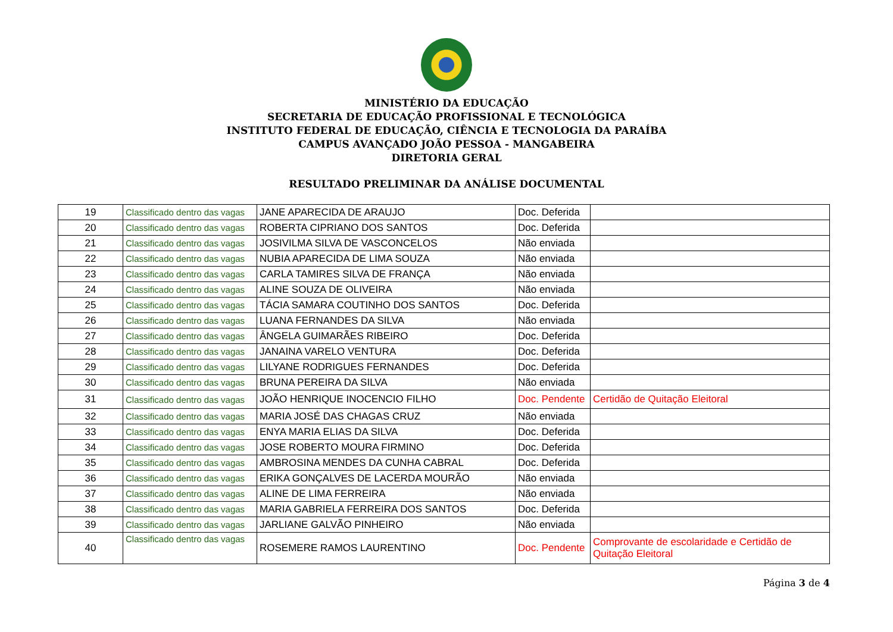MINISTÉRIO DA EDUCAÇÃO
SECRETARIA DE EDUCAÇÃO PROFISSIONAL E TECNOLÓGICA
INSTITUTO FEDERAL DE EDUCAÇÃO, CIÊNCIA E TECNOLOGIA DA PARAÍBA
CAMPUS AVANÇADO JOÃO PESSOA - MANGABEIRA
DIRETORIA GERAL
RESULTADO PRELIMINAR DA ANÁLISE DOCUMENTAL
| 19 | Classificado dentro das vagas | JANE APARECIDA DE ARAUJO | Doc. Deferida | |
| 20 | Classificado dentro das vagas | ROBERTA CIPRIANO DOS SANTOS | Doc. Deferida | |
| 21 | Classificado dentro das vagas | JOSIVILMA SILVA DE VASCONCELOS | Não enviada | |
| 22 | Classificado dentro das vagas | NUBIA APARECIDA DE LIMA SOUZA | Não enviada | |
| 23 | Classificado dentro das vagas | CARLA TAMIRES SILVA DE FRANÇA | Não enviada | |
| 24 | Classificado dentro das vagas | ALINE SOUZA DE OLIVEIRA | Não enviada | |
| 25 | Classificado dentro das vagas | TÁCIA SAMARA COUTINHO DOS SANTOS | Doc. Deferida | |
| 26 | Classificado dentro das vagas | LUANA FERNANDES DA SILVA | Não enviada | |
| 27 | Classificado dentro das vagas | ÂNGELA GUIMARÃES RIBEIRO | Doc. Deferida | |
| 28 | Classificado dentro das vagas | JANAINA VARELO VENTURA | Doc. Deferida | |
| 29 | Classificado dentro das vagas | LILYANE RODRIGUES FERNANDES | Doc. Deferida | |
| 30 | Classificado dentro das vagas | BRUNA PEREIRA DA SILVA | Não enviada | |
| 31 | Classificado dentro das vagas | JOÃO HENRIQUE INOCENCIO FILHO | Doc. Pendente | Certidão de Quitação Eleitoral |
| 32 | Classificado dentro das vagas | MARIA JOSÉ DAS CHAGAS CRUZ | Não enviada | |
| 33 | Classificado dentro das vagas | ENYA MARIA ELIAS DA SILVA | Doc. Deferida | |
| 34 | Classificado dentro das vagas | JOSE ROBERTO MOURA FIRMINO | Doc. Deferida | |
| 35 | Classificado dentro das vagas | AMBROSINA MENDES DA CUNHA CABRAL | Doc. Deferida | |
| 36 | Classificado dentro das vagas | ERIKA GONÇALVES DE LACERDA MOURÃO | Não enviada | |
| 37 | Classificado dentro das vagas | ALINE DE LIMA FERREIRA | Não enviada | |
| 38 | Classificado dentro das vagas | MARIA GABRIELA FERREIRA DOS SANTOS | Doc. Deferida | |
| 39 | Classificado dentro das vagas | JARLIANE GALVÃO PINHEIRO | Não enviada | |
| 40 | Classificado dentro das vagas | ROSEMERE RAMOS LAURENTINO | Doc. Pendente | Comprovante de escolaridade e Certidão de Quitação Eleitoral |
Página 3 de 4